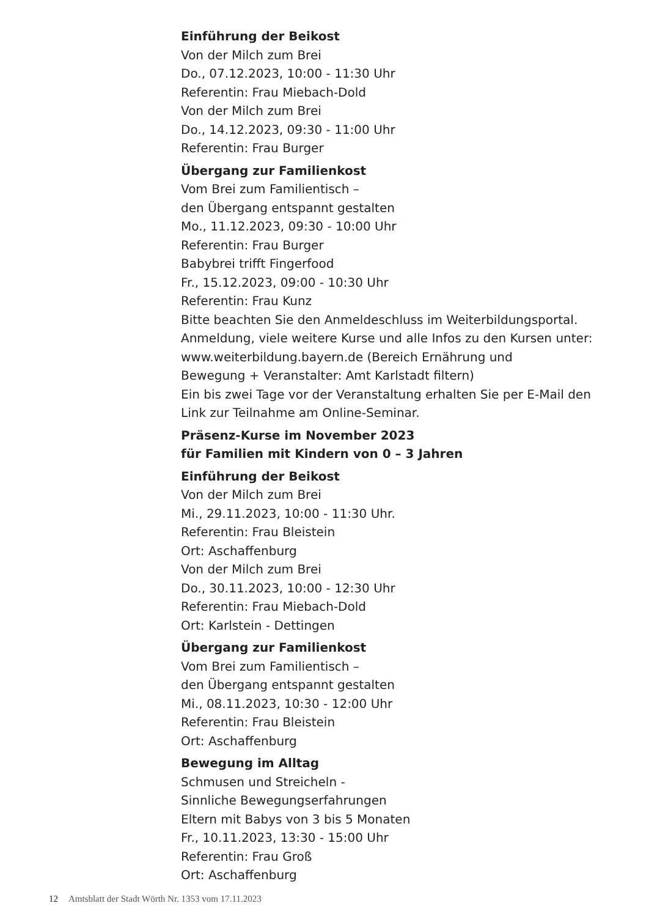Einführung der Beikost
Von der Milch zum Brei
Do., 07.12.2023, 10:00 - 11:30 Uhr
Referentin: Frau Miebach-Dold
Von der Milch zum Brei
Do., 14.12.2023, 09:30 - 11:00 Uhr
Referentin: Frau Burger
Übergang zur Familienkost
Vom Brei zum Familientisch –
den Übergang entspannt gestalten
Mo., 11.12.2023, 09:30 - 10:00 Uhr
Referentin: Frau Burger
Babybrei trifft Fingerfood
Fr., 15.12.2023, 09:00 - 10:30 Uhr
Referentin: Frau Kunz
Bitte beachten Sie den Anmeldeschluss im Weiterbildungsportal.
Anmeldung, viele weitere Kurse und alle Infos zu den Kursen unter:
www.weiterbildung.bayern.de (Bereich Ernährung und
Bewegung + Veranstalter: Amt Karlstadt filtern)
Ein bis zwei Tage vor der Veranstaltung erhalten Sie per E-Mail den
Link zur Teilnahme am Online-Seminar.
Präsenz-Kurse im November 2023
für Familien mit Kindern von 0 – 3 Jahren
Einführung der Beikost
Von der Milch zum Brei
Mi., 29.11.2023, 10:00 - 11:30 Uhr.
Referentin: Frau Bleistein
Ort: Aschaffenburg
Von der Milch zum Brei
Do., 30.11.2023, 10:00 - 12:30 Uhr
Referentin: Frau Miebach-Dold
Ort: Karlstein - Dettingen
Übergang zur Familienkost
Vom Brei zum Familientisch –
den Übergang entspannt gestalten
Mi., 08.11.2023, 10:30 - 12:00 Uhr
Referentin: Frau Bleistein
Ort: Aschaffenburg
Bewegung im Alltag
Schmusen und Streicheln -
Sinnliche Bewegungserfahrungen
Eltern mit Babys von 3 bis 5 Monaten
Fr., 10.11.2023, 13:30 - 15:00 Uhr
Referentin: Frau Groß
Ort: Aschaffenburg
12 Amtsblatt der Stadt Wörth Nr. 1353 vom 17.11.2023